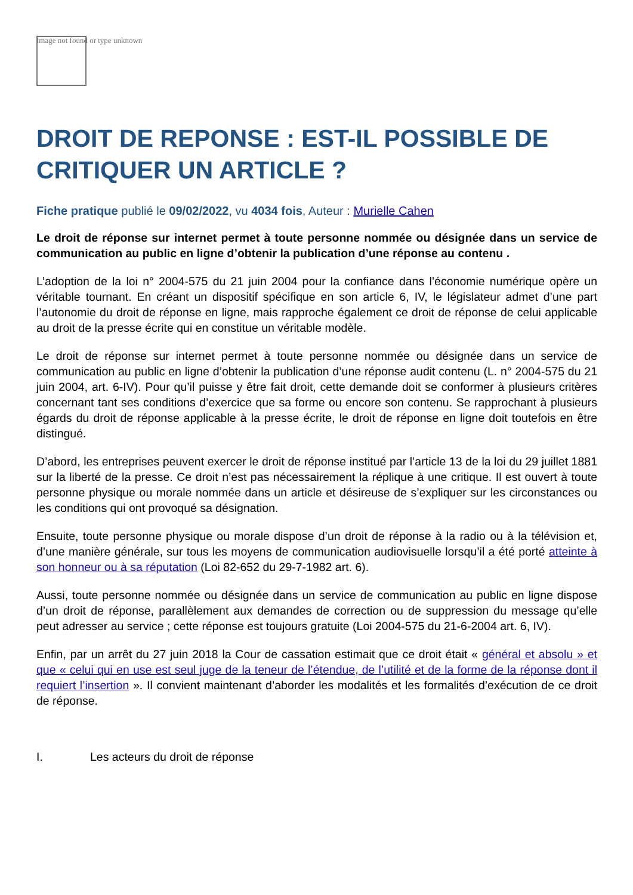Image not found or type unknown
DROIT DE REPONSE : EST-IL POSSIBLE DE CRITIQUER UN ARTICLE ?
Fiche pratique publié le 09/02/2022, vu 4034 fois, Auteur : Murielle Cahen
Le droit de réponse sur internet permet à toute personne nommée ou désignée dans un service de communication au public en ligne d’obtenir la publication d’une réponse au contenu .
L’adoption de la loi n° 2004-575 du 21 juin 2004 pour la confiance dans l’économie numérique opère un véritable tournant. En créant un dispositif spécifique en son article 6, IV, le législateur admet d’une part l’autonomie du droit de réponse en ligne, mais rapproche également ce droit de réponse de celui applicable au droit de la presse écrite qui en constitue un véritable modèle.
Le droit de réponse sur internet permet à toute personne nommée ou désignée dans un service de communication au public en ligne d’obtenir la publication d’une réponse audit contenu (L. n° 2004-575 du 21 juin 2004, art. 6-IV). Pour qu’il puisse y être fait droit, cette demande doit se conformer à plusieurs critères concernant tant ses conditions d’exercice que sa forme ou encore son contenu. Se rapprochant à plusieurs égards du droit de réponse applicable à la presse écrite, le droit de réponse en ligne doit toutefois en être distingué.
D’abord, les entreprises peuvent exercer le droit de réponse institué par l’article 13 de la loi du 29 juillet 1881 sur la liberté de la presse. Ce droit n’est pas nécessairement la réplique à une critique. Il est ouvert à toute personne physique ou morale nommée dans un article et désireuse de s’expliquer sur les circonstances ou les conditions qui ont provoqué sa désignation.
Ensuite, toute personne physique ou morale dispose d’un droit de réponse à la radio ou à la télévision et, d’une manière générale, sur tous les moyens de communication audiovisuelle lorsqu’il a été porté atteinte à son honneur ou à sa réputation (Loi 82-652 du 29-7-1982 art. 6).
Aussi, toute personne nommée ou désignée dans un service de communication au public en ligne dispose d’un droit de réponse, parallèlement aux demandes de correction ou de suppression du message qu’elle peut adresser au service ; cette réponse est toujours gratuite (Loi 2004-575 du 21-6-2004 art. 6, IV).
Enfin, par un arrêt du 27 juin 2018 la Cour de cassation estimait que ce droit était « général et absolu » et que « celui qui en use est seul juge de la teneur de l’étendue, de l’utilité et de la forme de la réponse dont il requiert l’insertion ». Il convient maintenant d’aborder les modalités et les formalités d’exécution de ce droit de réponse.
I. Les acteurs du droit de réponse